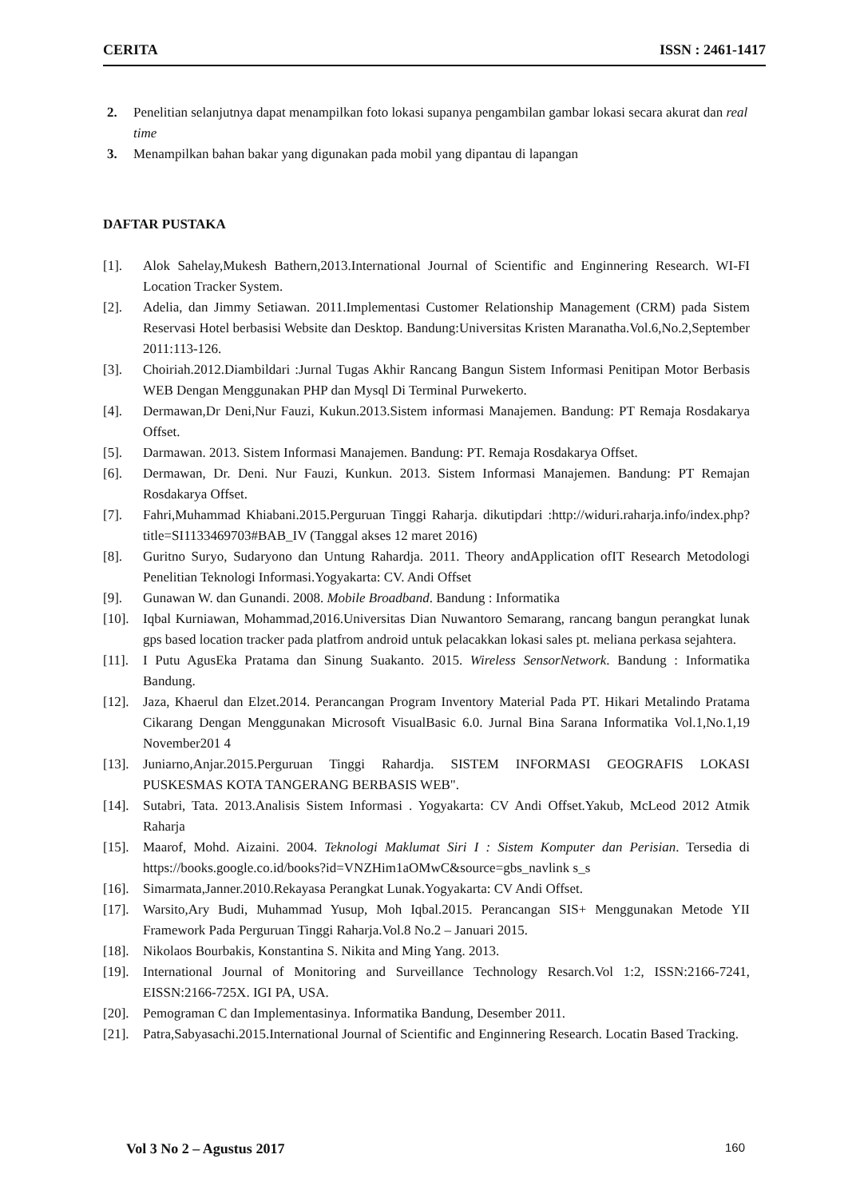CERITA ISSN : 2461-1417
2. Penelitian selanjutnya dapat menampilkan foto lokasi supanya pengambilan gambar lokasi secara akurat dan real time
3. Menampilkan bahan bakar yang digunakan pada mobil yang dipantau di lapangan
DAFTAR PUSTAKA
[1]. Alok Sahelay,Mukesh Bathern,2013.International Journal of Scientific and Enginnering Research. WI-FI Location Tracker System.
[2]. Adelia, dan Jimmy Setiawan. 2011.Implementasi Customer Relationship Management (CRM) pada Sistem Reservasi Hotel berbasisi Website dan Desktop. Bandung:Universitas Kristen Maranatha.Vol.6,No.2,September 2011:113-126.
[3]. Choiriah.2012.Diambildari :Jurnal Tugas Akhir Rancang Bangun Sistem Informasi Penitipan Motor Berbasis WEB Dengan Menggunakan PHP dan Mysql Di Terminal Purwekerto.
[4]. Dermawan,Dr Deni,Nur Fauzi, Kukun.2013.Sistem informasi Manajemen. Bandung: PT Remaja Rosdakarya Offset.
[5]. Darmawan. 2013. Sistem Informasi Manajemen. Bandung: PT. Remaja Rosdakarya Offset.
[6]. Dermawan, Dr. Deni. Nur Fauzi, Kunkun. 2013. Sistem Informasi Manajemen. Bandung: PT Remajan Rosdakarya Offset.
[7]. Fahri,Muhammad Khiabani.2015.Perguruan Tinggi Raharja. dikutipdari :http://widuri.raharja.info/index.php?title=SI1133469703#BAB_IV (Tanggal akses 12 maret 2016)
[8]. Guritno Suryo, Sudaryono dan Untung Rahardja. 2011. Theory andApplication ofIT Research Metodologi Penelitian Teknologi Informasi.Yogyakarta: CV. Andi Offset
[9]. Gunawan W. dan Gunandi. 2008. Mobile Broadband. Bandung : Informatika
[10]. Iqbal Kurniawan, Mohammad,2016.Universitas Dian Nuwantoro Semarang, rancang bangun perangkat lunak gps based location tracker pada platfrom android untuk pelacakkan lokasi sales pt. meliana perkasa sejahtera.
[11]. I Putu AgusEka Pratama dan Sinung Suakanto. 2015. Wireless SensorNetwork. Bandung : Informatika Bandung.
[12]. Jaza, Khaerul dan Elzet.2014. Perancangan Program Inventory Material Pada PT. Hikari Metalindo Pratama Cikarang Dengan Menggunakan Microsoft VisualBasic 6.0. Jurnal Bina Sarana Informatika Vol.1,No.1,19 November201 4
[13]. Juniarno,Anjar.2015.Perguruan Tinggi Rahardja. SISTEM INFORMASI GEOGRAFIS LOKASI PUSKESMAS KOTA TANGERANG BERBASIS WEB".
[14]. Sutabri, Tata. 2013.Analisis Sistem Informasi . Yogyakarta: CV Andi Offset.Yakub, McLeod 2012 Atmik Raharja
[15]. Maarof, Mohd. Aizaini. 2004. Teknologi Maklumat Siri I : Sistem Komputer dan Perisian. Tersedia di https://books.google.co.id/books?id=VNZHim1aOMwC&source=gbs_navlink s_s
[16]. Simarmata,Janner.2010.Rekayasa Perangkat Lunak.Yogyakarta: CV Andi Offset.
[17]. Warsito,Ary Budi, Muhammad Yusup, Moh Iqbal.2015. Perancangan SIS+ Menggunakan Metode YII Framework Pada Perguruan Tinggi Raharja.Vol.8 No.2 – Januari 2015.
[18]. Nikolaos Bourbakis, Konstantina S. Nikita and Ming Yang. 2013.
[19]. International Journal of Monitoring and Surveillance Technology Resarch.Vol 1:2, ISSN:2166-7241, EISSN:2166-725X. IGI PA, USA.
[20]. Pemograman C dan Implementasinya. Informatika Bandung, Desember 2011.
[21]. Patra,Sabyasachi.2015.International Journal of Scientific and Enginnering Research. Locatin Based Tracking.
Vol 3 No 2 – Agustus 2017 160